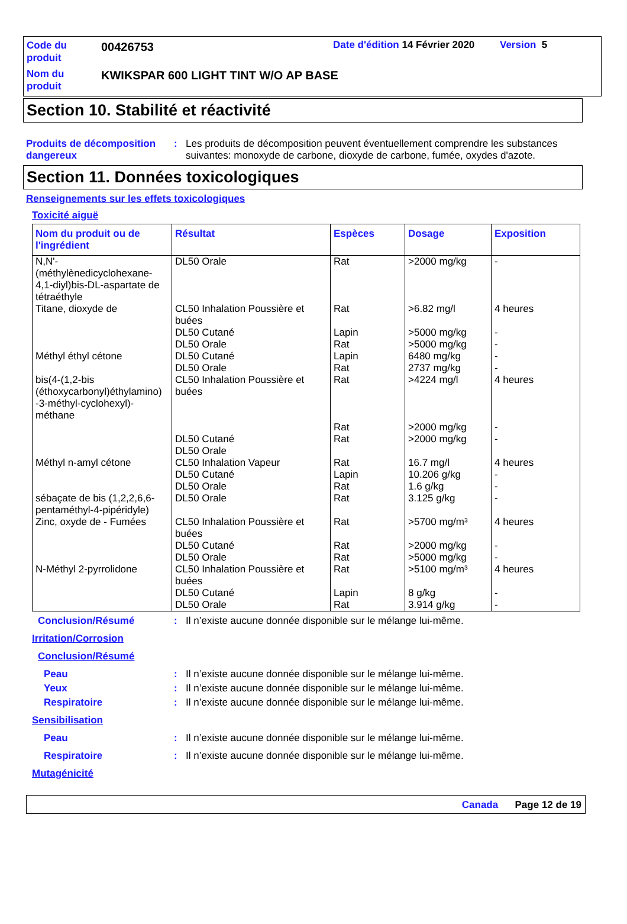Code du
produit
00426753 Date d'édition 14 Février 2020 Version 5
Nom du
produit
KWIKSPAR 600 LIGHT TINT W/O AP BASE
Section 10. Stabilité et réactivité
Produits de décomposition dangereux
: Les produits de décomposition peuvent éventuellement comprendre les substances suivantes: monoxyde de carbone, dioxyde de carbone, fumée, oxydes d'azote.
Section 11. Données toxicologiques
Renseignements sur les effets toxicologiques
Toxicité aiguë
| Nom du produit ou de l'ingrédient | Résultat | Espèces | Dosage | Exposition |
| --- | --- | --- | --- | --- |
| N,N'-(méthylènedicyclohexane-4,1-diyl)bis-DL-aspartate de tétraéthyle | DL50 Orale | Rat | >2000 mg/kg | - |
| Titane, dioxyde de | CL50 Inhalation Poussière et buées DL50 Cutané DL50 Orale | Rat Lapin Rat | >6.82 mg/l >5000 mg/kg >5000 mg/kg | 4 heures - - |
| Méthyl éthyl cétone | DL50 Cutané DL50 Orale | Lapin Rat | 6480 mg/kg 2737 mg/kg | - - |
| bis(4-(1,2-bis (éthoxycarbonyl)éthylamino) -3-méthyl-cyclohexyl)-méthane | CL50 Inhalation Poussière et buées DL50 Cutané DL50 Orale | Rat Rat Rat | >4224 mg/l >2000 mg/kg >2000 mg/kg | 4 heures - - |
| Méthyl n-amyl cétone | CL50 Inhalation Vapeur DL50 Cutané DL50 Orale | Rat Lapin Rat | 16.7 mg/l 10.206 g/kg 1.6 g/kg | 4 heures - - |
| sébaçate de bis (1,2,2,6,6-pentaméthyl-4-pipéridyle) | DL50 Orale | Rat | 3.125 g/kg | - |
| Zinc, oxyde de - Fumées | CL50 Inhalation Poussière et buées DL50 Cutané DL50 Orale | Rat Rat Rat | >5700 mg/m³ >2000 mg/kg >5000 mg/kg | 4 heures - - |
| N-Méthyl 2-pyrrolidone | CL50 Inhalation Poussière et buées DL50 Cutané DL50 Orale | Rat Lapin Rat | >5100 mg/m³ 8 g/kg 3.914 g/kg | 4 heures - - |
Conclusion/Résumé : Il n’existe aucune donnée disponible sur le mélange lui-même.
Irritation/Corrosion
Conclusion/Résumé
Peau : Il n’existe aucune donnée disponible sur le mélange lui-même.
Yeux : Il n’existe aucune donnée disponible sur le mélange lui-même.
Respiratoire : Il n’existe aucune donnée disponible sur le mélange lui-même.
Sensibilisation
Peau : Il n’existe aucune donnée disponible sur le mélange lui-même.
Respiratoire : Il n’existe aucune donnée disponible sur le mélange lui-même.
Mutagénicité
Canada Page 12 de 19